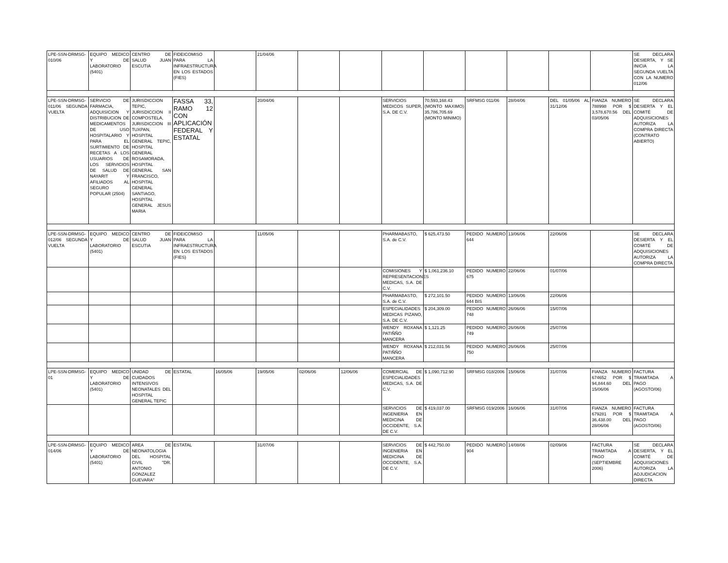| LPE-SSN-DRMSG-010/06 | EQUIPO MEDICO Y DE LABORATORIO (5401) | CENTRO DE SALUD JUAN ESCUTIA | FIDEICOMISO PARA LA INFRAESTRUCTURA EN LOS ESTADOS (FIES) | | 21/04/06 | | | | | | | | | SE DECLARA DESIERTA, Y SE INICIA LA SEGUNDA VUELTA CON LA NUMERO 012/06 |
| LPE-SSN-DRMSG-011/06 SEGUNDA VUELTA | SERVICIO DE FARMACIA, ADQUISICION Y DISTRIBUCION DE MEDICAMENTOS DE USO HOSPITALARIO Y PARA EL SURTIMIENTO DE RECETAS A LOS USUARIOS DE LOS SERVICIOS DE SALUD DE NAYARIT Y AFILIADOS AL SEGURO POPULAR (2504) | JURISDICCION TEPIC, JURISDICCION II COMPOSTELA, JURISDICCION III TUXPAN, HOSPITAL GENERAL TEPIC, HOSPITAL GENERAL ROSAMORADA, HOSPITAL GENERAL SAN FRANCISCO, HOSPITAL GENERAL SANTIAGO, HOSPITAL GENERAL JESUS MARIA | FASSA 33, RAMO 12 CON APLICACIÓN FEDERAL Y ESTATAL | | 20/04/06 | | | SERVICIOS MEDICOS SUPER, S.A. DE C.V. | 70,593,168.43 (MONTO MAXIMO) 35,786,705.69 (MONTO MINIMO) | SRFMSG 011/06 | 28/04/06 | DEL 01/05/06 AL 31/12/06 | FIANZA NUMERO 788998 POR $ 3,578,670.56 DEL 03/05/06 | SE DECLARA DESIERTA Y EL COMITÉ DE ADQUISICIONES AUTORIZA LA COMPRA DIRECTA (CONTRATO ABIERTO) |
| LPE-SSN-DRMSG-012/06 SEGUNDA VUELTA | EQUIPO MEDICO Y DE LABORATORIO (5401) | CENTRO DE SALUD JUAN ESCUTIA | FIDEICOMISO PARA LA INFRAESTRUCTURA EN LOS ESTADOS (FIES) | | 11/05/06 | | | PHARMABASTO, S.A. de C.V. | $ 625,473.50 | PEDIDO NUMERO 644 | 13/06/06 | 22/06/06 | | SE DECLARA DESIERTA Y EL COMITÉ DE ADQUISICIONES AUTORIZA LA COMPRA DIRECTA |
| | | | | | | | | COMISIONES Y REPRESENTACIONES MEDICAS, S.A. DE C.V. | $ 1,061,236.10 | PEDIDO NUMERO 675 | 22/06/06 | 01/07/06 | | |
| | | | | | | | | PHARMABASTO, S.A. de C.V. | $ 272,101.50 | PEDIDO NUMERO 644 BIS | 13/06/06 | 22/06/06 | | |
| | | | | | | | | ESPECIALIDADES MEDICAS PIZANO, S.A. DE C.V. | $ 204,309.00 | PEDIDO NUMERO 748 | 26/06/06 | 15/07/06 | | |
| | | | | | | | | WENDY ROXANA PATIÑÑO MANCERA | $ 1,121.25 | PEDIDO NUMERO 749 | 26/06/06 | 25/07/06 | | |
| | | | | | | | | WENDY ROXANA PATIÑÑO MANCERA | $ 212,031.56 | PEDIDO NUMERO 750 | 26/06/06 | 25/07/06 | | |
| LPE-SSN-DRMSG-01 | EQUIPO MEDICO Y DE LABORATORIO (5401) | UNIDAD DE CUIDADOS INTENSIVOS NEONATALES DEL HOSPITAL GENERAL TEPIC | ESTATAL | 16/05/06 | 19/05/06 | 02/06/06 | 12/06/06 | COMERCIAL DE ESPECIALIDADES MEDICAS, S.A. DE C.V. | $ 1,090,712.90 | SRFMSG 018/2006 | 15/06/06 | 31/07/06 | FIANZA NUMERO 674652 POR $ 94,844.60 DEL 15/06/06 | FACTURA TRAMITADA A PAGO (AGOSTO/06) |
| | | | | | | | | SERVICIOS DE INGENIERIA EN MEDICINA DE OCCIDENTE, S.A. DE C.V. | $ 419,037.00 | SRFMSG 019/2006 | 16/06/06 | 31/07/06 | FIANZA NUMERO 679281 POR $ 36,438.00 DEL 28/06/06 | FACTURA TRAMITADA A PAGO (AGOSTO/06) |
| LPE-SSN-DRMSG-014/06 | EQUIPO MEDICO Y DE LABORATORIO (5401) | AREA DE NEONATOLOGIA DEL HOSPITAL CIVIL "DR. ANTONIO GONZALEZ GUEVARA" | ESTATAL | | 31/07/06 | | | SERVICIOS DE INGENIERIA EN MEDICINA DE OCCIDENTE, S.A. DE C.V. | $ 442,750.00 | PEDIDO NUMERO 904 | 14/08/06 | 02/09/06 | FACTURA TRAMITADA A PAGO (SEPTIEMBRE 2006) | SE DECLARA DESIERTA, Y EL COMITÉ DE ADQUISICIONES AUTORIZA LA ADJUDICACION DIRECTA |